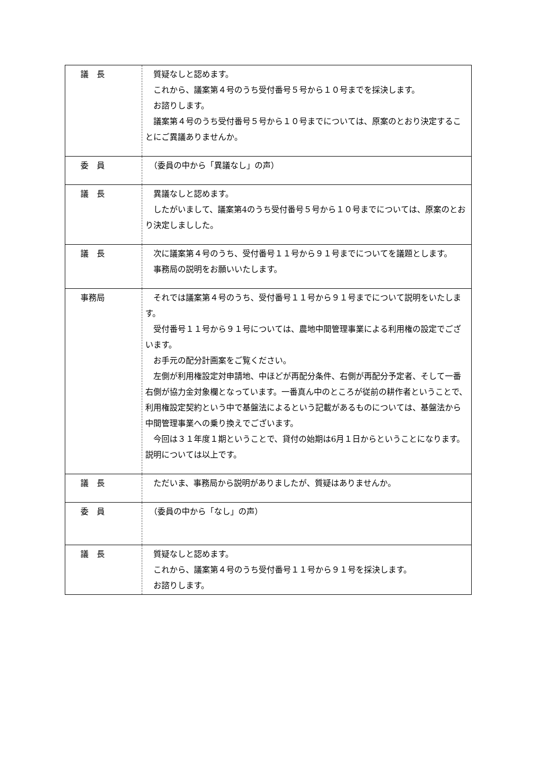| 議 長 | 質疑なしと認めます。 これから、議案第４号のうち受付番号５号から１０号までを採決します。 お諮りします。 議案第４号のうち受付番号５号から１０号までについては、原案のとおり決定することにご異議ありませんか。 |
| 委 員 | （委員の中から「異議なし」の声） |
| 議 長 | 異議なしと認めます。 したがいまして、議案第4のうち受付番号５号から１０号までについては、原案のとおり決定しましした。 |
| 議 長 | 次に議案第４号のうち、受付番号１１号から９１号までについてを議題とします。 事務局の説明をお願いいたします。 |
| 事務局 | それでは議案第４号のうち、受付番号１１号から９１号までについて説明をいたします。 受付番号１１号から９１号については、農地中間管理事業による利用権の設定でございます。 お手元の配分計画案をご覧ください。 左側が利用権設定対申請地、中ほどが再配分条件、右側が再配分予定者、そして一番右側が協力金対象欄となっています。一番真ん中のところが従前の耕作者ということで、利用権設定契約という中で基盤法によるという記載があるものについては、基盤法から中間管理事業への乗り換えでございます。 今回は３１年度１期ということで、貸付の始期は6月１日からということになります。 説明については以上です。 |
| 議 長 | ただいま、事務局から説明がありましたが、質疑はありませんか。 |
| 委 員 | （委員の中から「なし」の声） |
| 議 長 | 質疑なしと認めます。 これから、議案第４号のうち受付番号１１号から９１号を採決します。 お諮りします。 |